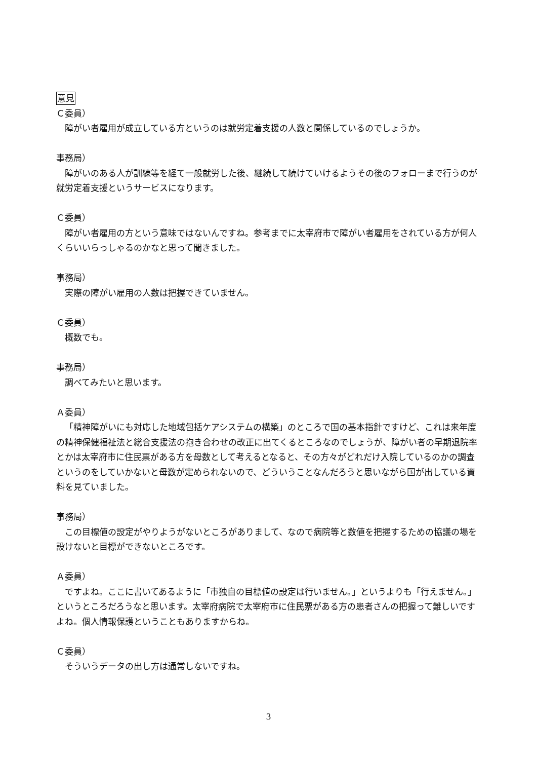意見
Ｃ委員）
障がい者雇用が成立している方というのは就労定着支援の人数と関係しているのでしょうか。
事務局）
障がいのある人が訓練等を経て一般就労した後、継続して続けていけるようその後のフォローまで行うのが就労定着支援というサービスになります。
Ｃ委員）
障がい者雇用の方という意味ではないんですね。参考までに太宰府市で障がい者雇用をされている方が何人くらいいらっしゃるのかなと思って聞きました。
事務局）
実際の障がい雇用の人数は把握できていません。
Ｃ委員）
概数でも。
事務局）
調べてみたいと思います。
Ａ委員）
「精神障がいにも対応した地域包括ケアシステムの構築」のところで国の基本指針ですけど、これは来年度の精神保健福祉法と総合支援法の抱き合わせの改正に出てくるところなのでしょうが、障がい者の早期退院率とかは太宰府市に住民票がある方を母数として考えるとなると、その方々がどれだけ入院しているのかの調査というのをしていかないと母数が定められないので、どういうことなんだろうと思いながら国が出している資料を見ていました。
事務局）
この目標値の設定がやりようがないところがありまして、なので病院等と数値を把握するための協議の場を設けないと目標ができないところです。
Ａ委員）
ですよね。ここに書いてあるように「市独自の目標値の設定は行いません。」というよりも「行えません。」というところだろうなと思います。太宰府病院で太宰府市に住民票がある方の患者さんの把握って難しいですよね。個人情報保護ということもありますからね。
Ｃ委員）
そういうデータの出し方は通常しないですね。
3